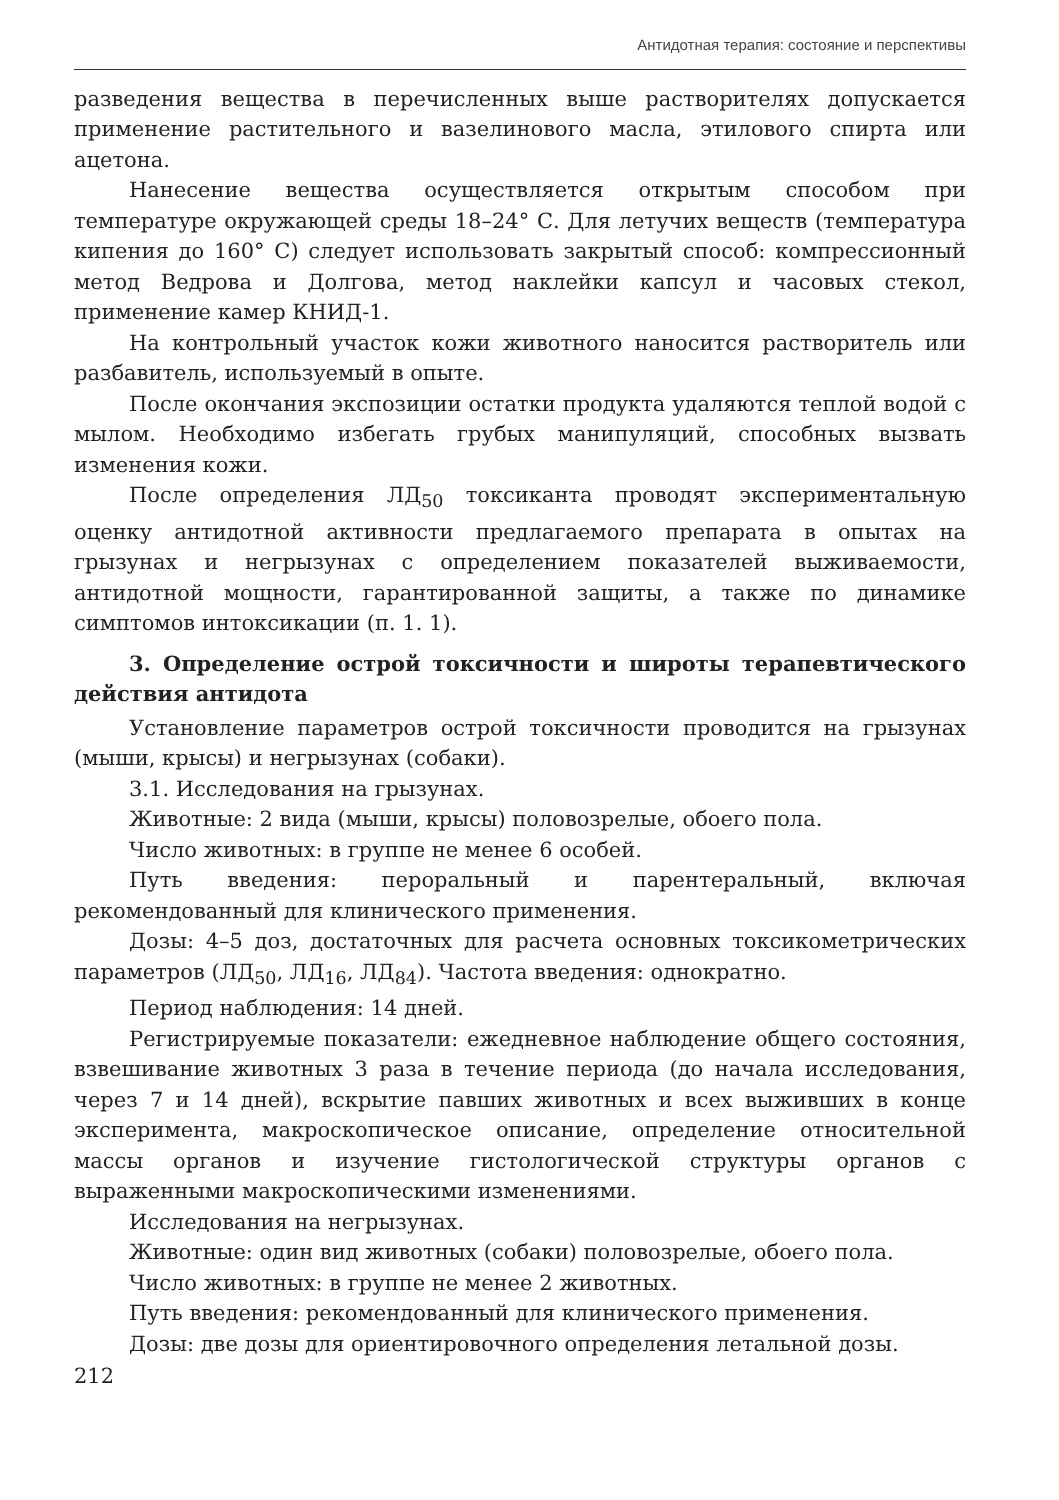Антидотная терапия: состояние и перспективы
разведения вещества в перечисленных выше растворителях допускается применение растительного и вазелинового масла, этилового спирта или ацетона.
Нанесение вещества осуществляется открытым способом при температуре окружающей среды 18–24° С. Для летучих веществ (температура кипения до 160° С) следует использовать закрытый способ: компрессионный метод Ведрова и Долгова, метод наклейки капсул и часовых стекол, применение камер КНИД-1.
На контрольный участок кожи животного наносится растворитель или разбавитель, используемый в опыте.
После окончания экспозиции остатки продукта удаляются теплой водой с мылом. Необходимо избегать грубых манипуляций, способных вызвать изменения кожи.
После определения ЛД<sub>50</sub> токсиканта проводят экспериментальную оценку антидотной активности предлагаемого препарата в опытах на грызунах и негрызунах с определением показателей выживаемости, антидотной мощности, гарантированной защиты, а также по динамике симптомов интоксикации (п. 1. 1).
3. Определение острой токсичности и широты терапевтического действия антидота
Установление параметров острой токсичности проводится на грызунах (мыши, крысы) и негрызунах (собаки).
3.1. Исследования на грызунах.
Животные: 2 вида (мыши, крысы) половозрелые, обоего пола.
Число животных: в группе не менее 6 особей.
Путь введения: пероральный и парентеральный, включая рекомендованный для клинического применения.
Дозы: 4–5 доз, достаточных для расчета основных токсикометрических параметров (ЛД<sub>50</sub>, ЛД<sub>16</sub>, ЛД<sub>84</sub>). Частота введения: однократно.
Период наблюдения: 14 дней.
Регистрируемые показатели: ежедневное наблюдение общего состояния, взвешивание животных 3 раза в течение периода (до начала исследования, через 7 и 14 дней), вскрытие павших животных и всех выживших в конце эксперимента, макроскопическое описание, определение относительной массы органов и изучение гистологической структуры органов с выраженными макроскопическими изменениями.
Исследования на негрызунах.
Животные: один вид животных (собаки) половозрелые, обоего пола.
Число животных: в группе не менее 2 животных.
Путь введения: рекомендованный для клинического применения.
Дозы: две дозы для ориентировочного определения летальной дозы.
212